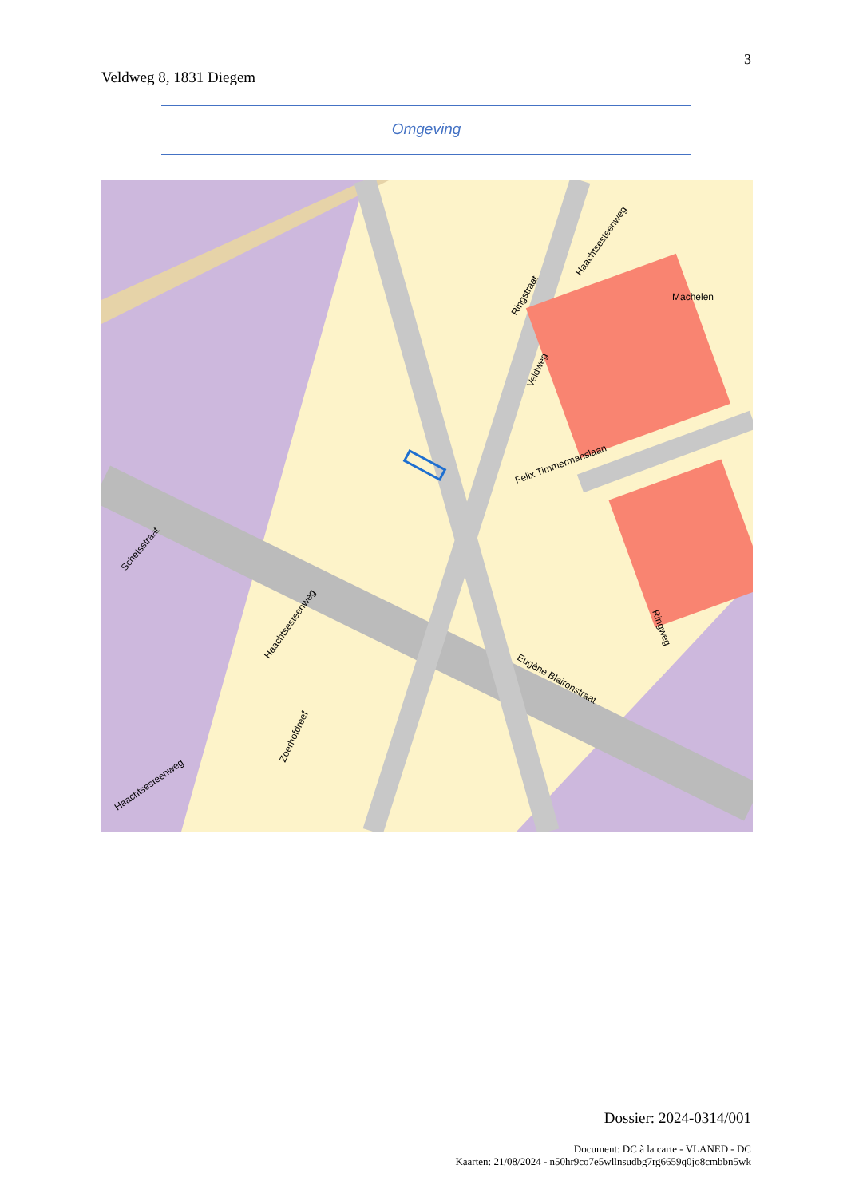3
Veldweg 8, 1831 Diegem
Omgeving
Machelen
Felix Timmermanslaan
Ringstraat
Haachtsesteenweg
Veldweg
Schetsstraat
Haachtsesteenweg
Zoerhofdreef
Haachtsesteenweg
Eugène Blaironstraat
Ringweg
Dossier: 2024-0314/001
Document: DC à la carte - VLANED - DC
Kaarten: 21/08/2024 - n50hr9co7e5wllnsudbg7rg6659q0jo8cmbbn5wk